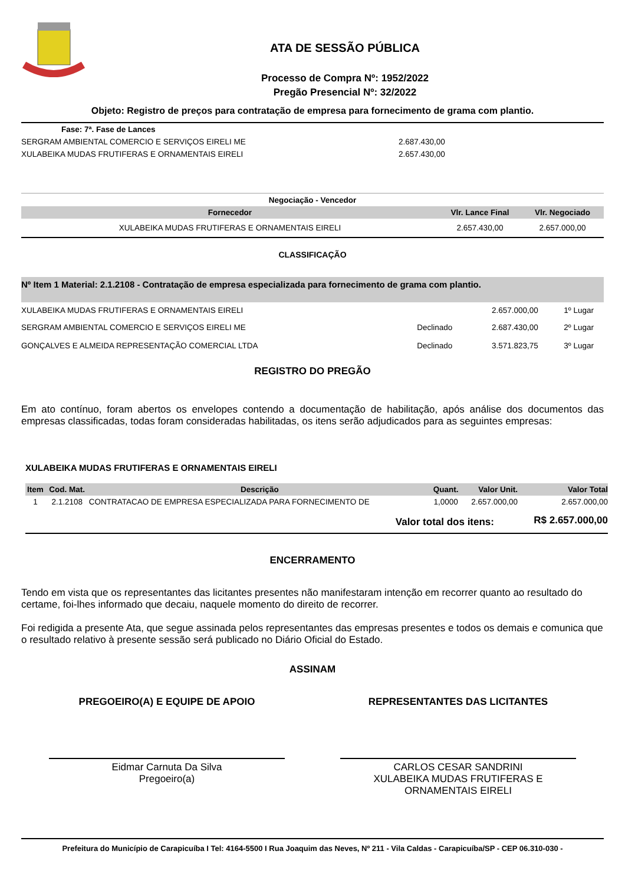ATA DE SESSÃO PÚBLICA
Processo de Compra Nº: 1952/2022
Pregão Presencial Nº: 32/2022
Objeto: Registro de preços para contratação de empresa para fornecimento de grama com plantio.
| Fase: 7ª. Fase de Lances | |
| SERGRAM AMBIENTAL COMERCIO E SERVIÇOS EIRELI ME | 2.687.430,00 |
| XULABEIKA MUDAS FRUTIFERAS E ORNAMENTAIS EIRELI | 2.657.430,00 |
| Negociação - Vencedor | | |
| Fornecedor | Vlr. Lance Final | Vlr. Negociado |
| XULABEIKA MUDAS FRUTIFERAS E ORNAMENTAIS EIRELI | 2.657.430,00 | 2.657.000,00 |
CLASSIFICAÇÃO
| Nº Item 1 Material: 2.1.2108 - Contratação de empresa especializada para fornecimento de grama com plantio. | | | |
| XULABEIKA MUDAS FRUTIFERAS E ORNAMENTAIS EIRELI | | 2.657.000,00 | 1º Lugar |
| SERGRAM AMBIENTAL COMERCIO E SERVIÇOS EIRELI ME | Declinado | 2.687.430,00 | 2º Lugar |
| GONÇALVES E ALMEIDA REPRESENTAÇÃO COMERCIAL LTDA | Declinado | 3.571.823,75 | 3º Lugar |
REGISTRO DO PREGÃO
Em ato contínuo, foram abertos os envelopes contendo a documentação de habilitação, após análise dos documentos das empresas classificadas, todas foram consideradas habilitadas, os itens serão adjudicados para as seguintes empresas:
XULABEIKA MUDAS FRUTIFERAS E ORNAMENTAIS EIRELI
| Item | Cod. Mat. | Descrição | Quant. | Valor Unit. | Valor Total |
| --- | --- | --- | --- | --- | --- |
| 1 | 2.1.2108 | CONTRATACAO DE EMPRESA ESPECIALIZADA PARA FORNECIMENTO DE | 1,0000 | 2.657.000,00 | 2.657.000,00 |
| Valor total dos itens: | | | | | R$ 2.657.000,00 |
ENCERRAMENTO
Tendo em vista que os representantes das licitantes presentes não manifestaram intenção em recorrer quanto ao resultado do certame, foi-lhes informado que decaiu, naquele momento do direito de recorrer.
Foi redigida a presente Ata, que segue assinada pelos representantes das empresas presentes e todos os demais e comunica que o resultado relativo à presente sessão será publicado no Diário Oficial do Estado.
ASSINAM
PREGOEIRO(A) E EQUIPE DE APOIO
Eidmar Carnuta Da Silva
Pregoeiro(a)
REPRESENTANTES DAS LICITANTES
CARLOS CESAR SANDRINI
XULABEIKA MUDAS FRUTIFERAS E
ORNAMENTAIS EIRELI
Prefeitura do Município de Carapicuíba I Tel: 4164-5500 I Rua Joaquim das Neves, Nº 211 - Vila Caldas - Carapicuíba/SP - CEP 06.310-030 -